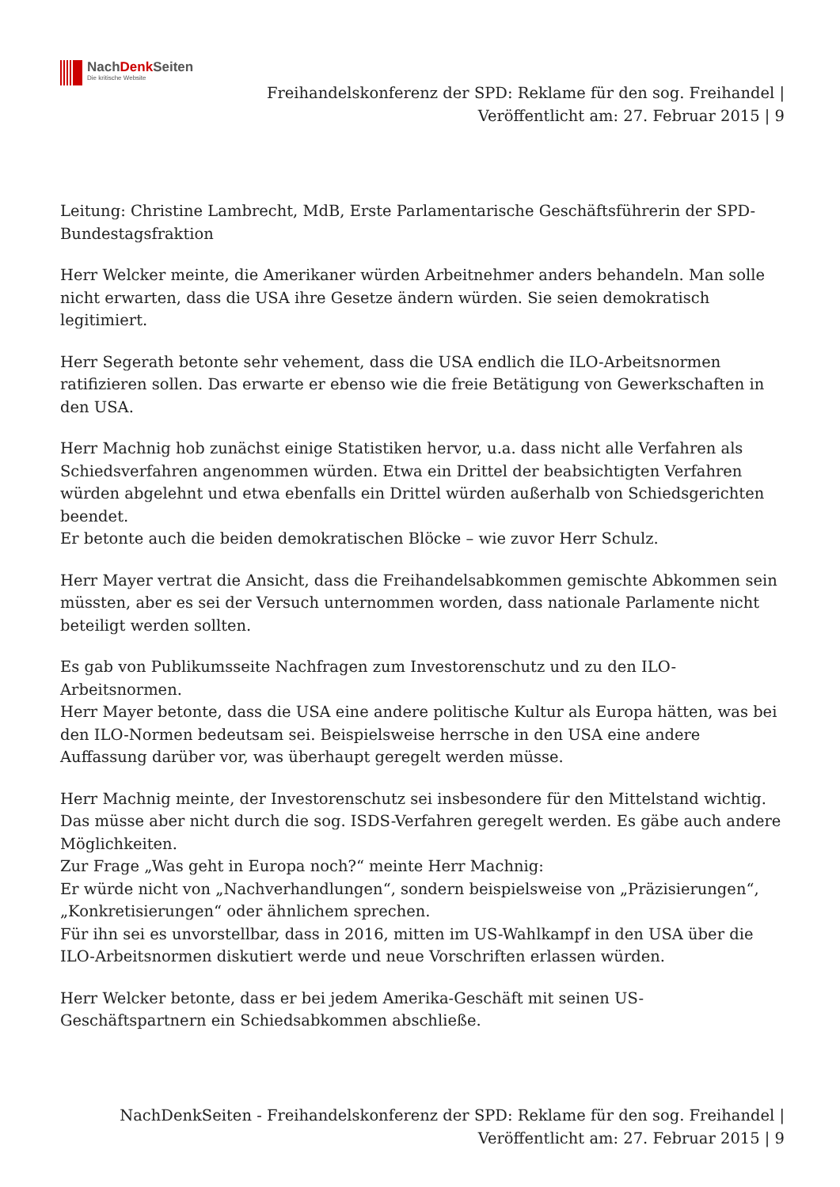NachDenk Seiten
Die kritische Website
Freihandelskonferenz der SPD: Reklame für den sog. Freihandel |
Veröffentlicht am: 27. Februar 2015 | 9
Leitung: Christine Lambrecht, MdB, Erste Parlamentarische Geschäftsführerin der SPD-Bundestagsfraktion
Herr Welcker meinte, die Amerikaner würden Arbeitnehmer anders behandeln. Man solle nicht erwarten, dass die USA ihre Gesetze ändern würden. Sie seien demokratisch legitimiert.
Herr Segerath betonte sehr vehement, dass die USA endlich die ILO-Arbeitsnormen ratifizieren sollen. Das erwarte er ebenso wie die freie Betätigung von Gewerkschaften in den USA.
Herr Machnig hob zunächst einige Statistiken hervor, u.a. dass nicht alle Verfahren als Schiedsverfahren angenommen würden. Etwa ein Drittel der beabsichtigten Verfahren würden abgelehnt und etwa ebenfalls ein Drittel würden außerhalb von Schiedsgerichten beendet.
Er betonte auch die beiden demokratischen Blöcke – wie zuvor Herr Schulz.
Herr Mayer vertrat die Ansicht, dass die Freihandelsabkommen gemischte Abkommen sein müssten, aber es sei der Versuch unternommen worden, dass nationale Parlamente nicht beteiligt werden sollten.
Es gab von Publikumsseite Nachfragen zum Investorenschutz und zu den ILO-Arbeitsnormen.
Herr Mayer betonte, dass die USA eine andere politische Kultur als Europa hätten, was bei den ILO-Normen bedeutsam sei. Beispielsweise herrsche in den USA eine andere Auffassung darüber vor, was überhaupt geregelt werden müsse.
Herr Machnig meinte, der Investorenschutz sei insbesondere für den Mittelstand wichtig. Das müsse aber nicht durch die sog. ISDS-Verfahren geregelt werden. Es gäbe auch andere Möglichkeiten.
Zur Frage „Was geht in Europa noch?“ meinte Herr Machnig:
Er würde nicht von „Nachverhandlungen“, sondern beispielsweise von „Präzisierungen“, „Konkretisierungen“ oder ähnlichem sprechen.
Für ihn sei es unvorstellbar, dass in 2016, mitten im US-Wahlkampf in den USA über die ILO-Arbeitsnormen diskutiert werde und neue Vorschriften erlassen würden.
Herr Welcker betonte, dass er bei jedem Amerika-Geschäft mit seinen US-Geschäftspartnern ein Schiedsabkommen abschließe.
NachDenkSeiten - Freihandelskonferenz der SPD: Reklame für den sog. Freihandel |
Veröffentlicht am: 27. Februar 2015 | 9